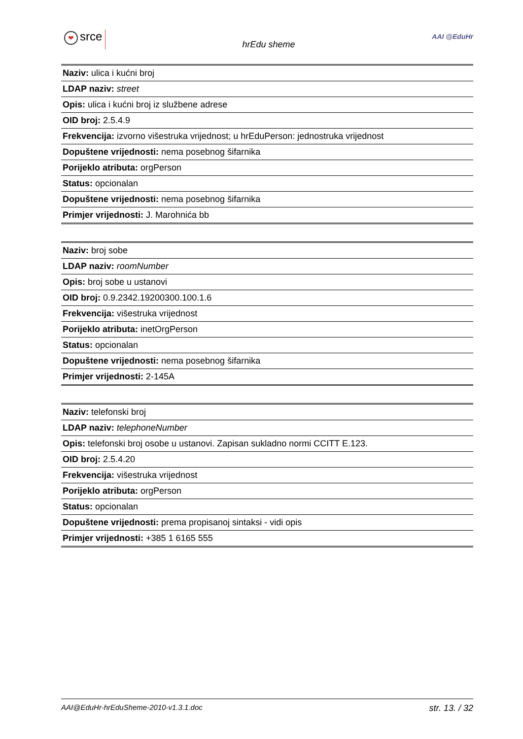❤ srce
hrEdu sheme
AAI @EduHr
| Naziv: ulica i kućni broj |
| LDAP naziv: street |
| Opis: ulica i kućni broj iz službene adrese |
| OID broj: 2.5.4.9 |
| Frekvencija: izvorno višestruka vrijednost; u hrEduPerson: jednostruka vrijednost |
| Dopuštene vrijednosti: nema posebnog šifarnika |
| Porijeklo atributa: orgPerson |
| Status: opcionalan |
| Dopuštene vrijednosti: nema posebnog šifarnika |
| Primjer vrijednosti: J. Marohnića bb |
| Naziv: broj sobe |
| LDAP naziv: roomNumber |
| Opis: broj sobe u ustanovi |
| OID broj: 0.9.2342.19200300.100.1.6 |
| Frekvencija: višestruka vrijednost |
| Porijeklo atributa: inetOrgPerson |
| Status: opcionalan |
| Dopuštene vrijednosti: nema posebnog šifarnika |
| Primjer vrijednosti: 2-145A |
| Naziv: telefonski broj |
| LDAP naziv: telephoneNumber |
| Opis: telefonski broj osobe u ustanovi. Zapisan sukladno normi CCITT E.123. |
| OID broj: 2.5.4.20 |
| Frekvencija: višestruka vrijednost |
| Porijeklo atributa: orgPerson |
| Status: opcionalan |
| Dopuštene vrijednosti: prema propisanoj sintaksi - vidi opis |
| Primjer vrijednosti: +385 1 6165 555 |
AAI@EduHr-hrEduSheme-2010-v1.3.1.doc str. 13. / 32